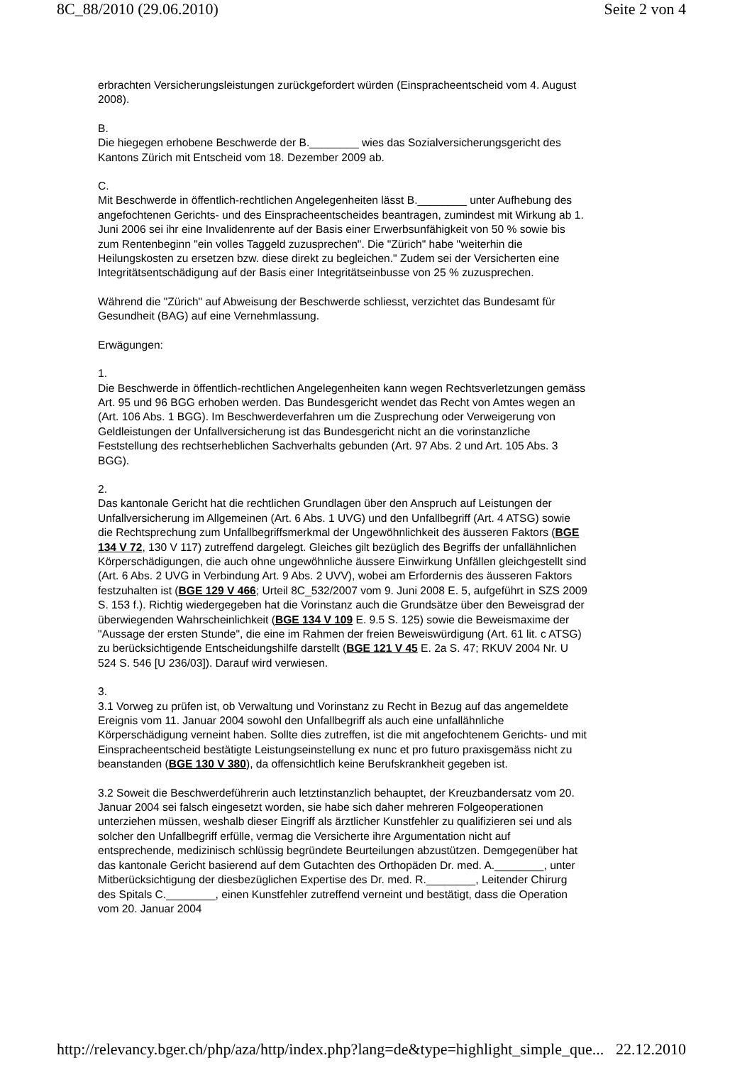8C_88/2010 (29.06.2010) Seite 2 von 4
erbrachten Versicherungsleistungen zurückgefordert würden (Einspracheentscheid vom 4. August 2008).
B.
Die hiegegen erhobene Beschwerde der B.________ wies das Sozialversicherungsgericht des Kantons Zürich mit Entscheid vom 18. Dezember 2009 ab.
C.
Mit Beschwerde in öffentlich-rechtlichen Angelegenheiten lässt B.________ unter Aufhebung des angefochtenen Gerichts- und des Einspracheentscheides beantragen, zumindest mit Wirkung ab 1. Juni 2006 sei ihr eine Invalidenrente auf der Basis einer Erwerbsunfähigkeit von 50 % sowie bis zum Rentenbeginn "ein volles Taggeld zuzusprechen". Die "Zürich" habe "weiterhin die Heilungskosten zu ersetzen bzw. diese direkt zu begleichen." Zudem sei der Versicherten eine Integritätsentschädigung auf der Basis einer Integritätseinbusse von 25 % zuzusprechen.
Während die "Zürich" auf Abweisung der Beschwerde schliesst, verzichtet das Bundesamt für Gesundheit (BAG) auf eine Vernehmlassung.
Erwägungen:
1.
Die Beschwerde in öffentlich-rechtlichen Angelegenheiten kann wegen Rechtsverletzungen gemäss Art. 95 und 96 BGG erhoben werden. Das Bundesgericht wendet das Recht von Amtes wegen an (Art. 106 Abs. 1 BGG). Im Beschwerdeverfahren um die Zusprechung oder Verweigerung von Geldleistungen der Unfallversicherung ist das Bundesgericht nicht an die vorinstanzliche Feststellung des rechtserheblichen Sachverhalts gebunden (Art. 97 Abs. 2 und Art. 105 Abs. 3 BGG).
2.
Das kantonale Gericht hat die rechtlichen Grundlagen über den Anspruch auf Leistungen der Unfallversicherung im Allgemeinen (Art. 6 Abs. 1 UVG) und den Unfallbegriff (Art. 4 ATSG) sowie die Rechtsprechung zum Unfallbegriffsmerkmal der Ungewöhnlichkeit des äusseren Faktors (BGE 134 V 72, 130 V 117) zutreffend dargelegt. Gleiches gilt bezüglich des Begriffs der unfallähnlichen Körperschädigungen, die auch ohne ungewöhnliche äussere Einwirkung Unfällen gleichgestellt sind (Art. 6 Abs. 2 UVG in Verbindung Art. 9 Abs. 2 UVV), wobei am Erfordernis des äusseren Faktors festzuhalten ist (BGE 129 V 466; Urteil 8C_532/2007 vom 9. Juni 2008 E. 5, aufgeführt in SZS 2009 S. 153 f.). Richtig wiedergegeben hat die Vorinstanz auch die Grundsätze über den Beweisgrad der überwiegenden Wahrscheinlichkeit (BGE 134 V 109 E. 9.5 S. 125) sowie die Beweismaxime der "Aussage der ersten Stunde", die eine im Rahmen der freien Beweiswürdigung (Art. 61 lit. c ATSG) zu berücksichtigende Entscheidungshilfe darstellt (BGE 121 V 45 E. 2a S. 47; RKUV 2004 Nr. U 524 S. 546 [U 236/03]). Darauf wird verwiesen.
3.
3.1 Vorweg zu prüfen ist, ob Verwaltung und Vorinstanz zu Recht in Bezug auf das angemeldete Ereignis vom 11. Januar 2004 sowohl den Unfallbegriff als auch eine unfallähnliche Körperschädigung verneint haben. Sollte dies zutreffen, ist die mit angefochtenem Gerichts- und mit Einspracheentscheid bestätigte Leistungseinstellung ex nunc et pro futuro praxisgemäss nicht zu beanstanden (BGE 130 V 380), da offensichtlich keine Berufskrankheit gegeben ist.
3.2 Soweit die Beschwerdeführerin auch letztinstanzlich behauptet, der Kreuzbandersatz vom 20. Januar 2004 sei falsch eingesetzt worden, sie habe sich daher mehreren Folgeoperationen unterziehen müssen, weshalb dieser Eingriff als ärztlicher Kunstfehler zu qualifizieren sei und als solcher den Unfallbegriff erfülle, vermag die Versicherte ihre Argumentation nicht auf entsprechende, medizinisch schlüssig begründete Beurteilungen abzustützen. Demgegenüber hat das kantonale Gericht basierend auf dem Gutachten des Orthopäden Dr. med. A.________, unter Mitberücksichtigung der diesbezüglichen Expertise des Dr. med. R.________, Leitender Chirurg des Spitals C.________, einen Kunstfehler zutreffend verneint und bestätigt, dass die Operation vom 20. Januar 2004
http://relevancy.bger.ch/php/aza/http/index.php?lang=de&type=highlight_simple_que... 22.12.2010